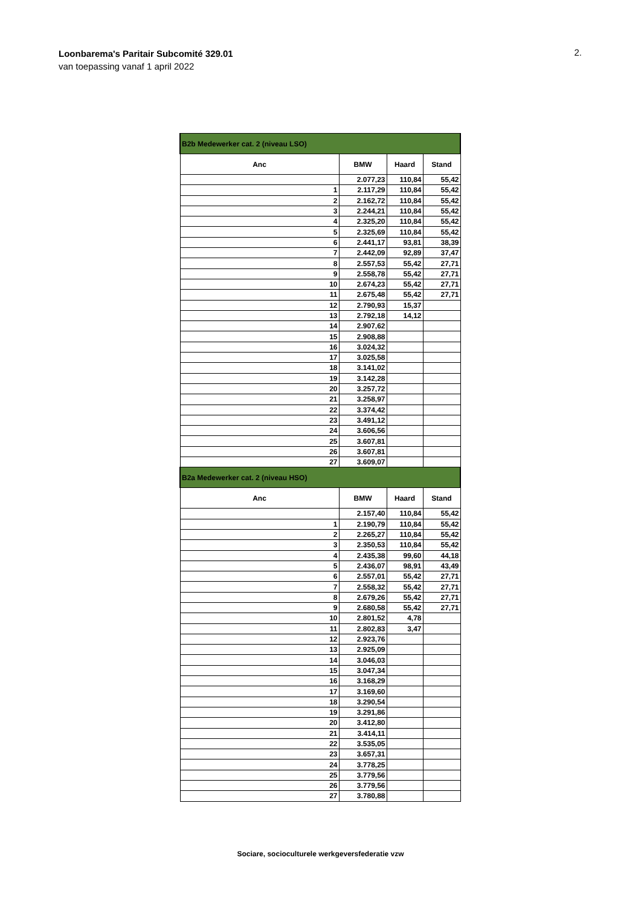Loonbarema's Paritair Subcomité 329.01
van toepassing vanaf 1 april 2022
2.
| B2b Medewerker cat. 2 (niveau LSO) | | | |
| Anc | BMW | Haard | Stand |
| | 2.077,23 | 110,84 | 55,42 |
| 1 | 2.117,29 | 110,84 | 55,42 |
| 2 | 2.162,72 | 110,84 | 55,42 |
| 3 | 2.244,21 | 110,84 | 55,42 |
| 4 | 2.325,20 | 110,84 | 55,42 |
| 5 | 2.325,69 | 110,84 | 55,42 |
| 6 | 2.441,17 | 93,81 | 38,39 |
| 7 | 2.442,09 | 92,89 | 37,47 |
| 8 | 2.557,53 | 55,42 | 27,71 |
| 9 | 2.558,78 | 55,42 | 27,71 |
| 10 | 2.674,23 | 55,42 | 27,71 |
| 11 | 2.675,48 | 55,42 | 27,71 |
| 12 | 2.790,93 | 15,37 | |
| 13 | 2.792,18 | 14,12 | |
| 14 | 2.907,62 | | |
| 15 | 2.908,88 | | |
| 16 | 3.024,32 | | |
| 17 | 3.025,58 | | |
| 18 | 3.141,02 | | |
| 19 | 3.142,28 | | |
| 20 | 3.257,72 | | |
| 21 | 3.258,97 | | |
| 22 | 3.374,42 | | |
| 23 | 3.491,12 | | |
| 24 | 3.606,56 | | |
| 25 | 3.607,81 | | |
| 26 | 3.607,81 | | |
| 27 | 3.609,07 | | |
| B2a Medewerker cat. 2 (niveau HSO) | | | |
| Anc | BMW | Haard | Stand |
| | 2.157,40 | 110,84 | 55,42 |
| 1 | 2.190,79 | 110,84 | 55,42 |
| 2 | 2.265,27 | 110,84 | 55,42 |
| 3 | 2.350,53 | 110,84 | 55,42 |
| 4 | 2.435,38 | 99,60 | 44,18 |
| 5 | 2.436,07 | 98,91 | 43,49 |
| 6 | 2.557,01 | 55,42 | 27,71 |
| 7 | 2.558,32 | 55,42 | 27,71 |
| 8 | 2.679,26 | 55,42 | 27,71 |
| 9 | 2.680,58 | 55,42 | 27,71 |
| 10 | 2.801,52 | 4,78 | |
| 11 | 2.802,83 | 3,47 | |
| 12 | 2.923,76 | | |
| 13 | 2.925,09 | | |
| 14 | 3.046,03 | | |
| 15 | 3.047,34 | | |
| 16 | 3.168,29 | | |
| 17 | 3.169,60 | | |
| 18 | 3.290,54 | | |
| 19 | 3.291,86 | | |
| 20 | 3.412,80 | | |
| 21 | 3.414,11 | | |
| 22 | 3.535,05 | | |
| 23 | 3.657,31 | | |
| 24 | 3.778,25 | | |
| 25 | 3.779,56 | | |
| 26 | 3.779,56 | | |
| 27 | 3.780,88 | | |
Sociare, socioculturele werkgeversfederatie vzw